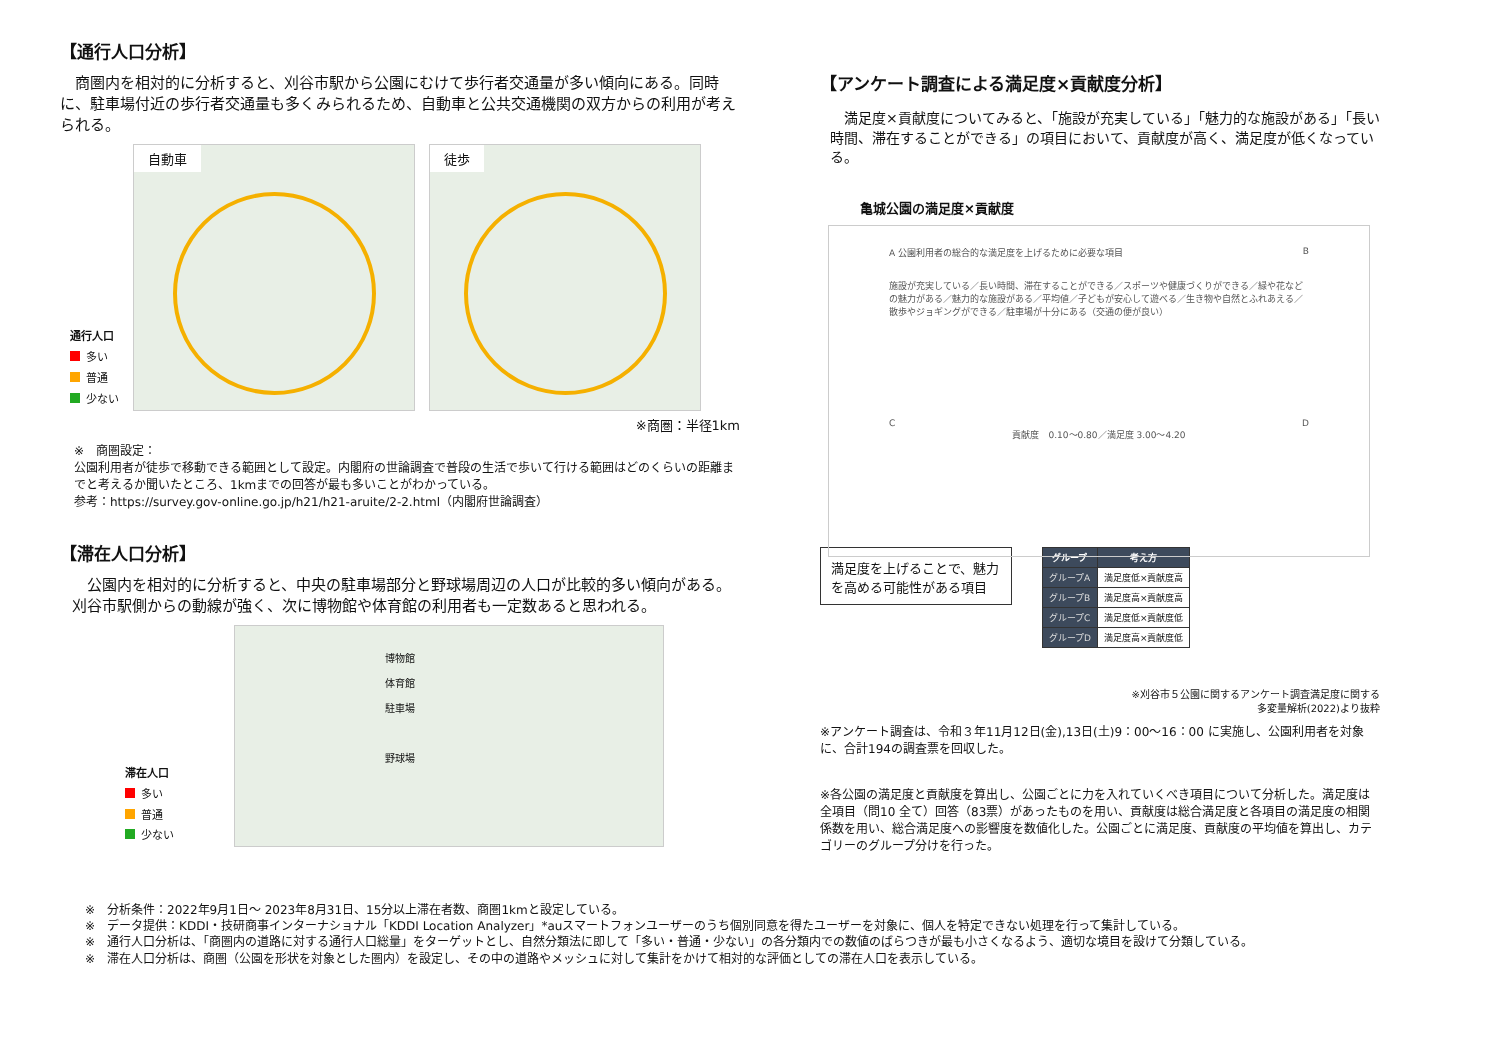【通行人口分析】
　商圏内を相対的に分析すると、刈谷市駅から公園にむけて歩行者交通量が多い傾向にある。同時に、駐車場付近の歩行者交通量も多くみられるため、自動車と公共交通機関の双方からの利用が考えられる。
通行人口
多い
普通
少ない
自動車
徒歩
※商圏：半径1km
※　商圏設定：
公園利用者が徒歩で移動できる範囲として設定。内閣府の世論調査で普段の生活で歩いて行ける範囲はどのくらいの距離までと考えるか聞いたところ、1kmまでの回答が最も多いことがわかっている。
参考：https://survey.gov-online.go.jp/h21/h21-aruite/2-2.html（内閣府世論調査）
【滞在人口分析】
　公園内を相対的に分析すると、中央の駐車場部分と野球場周辺の人口が比較的多い傾向がある。刈谷市駅側からの動線が強く、次に博物館や体育館の利用者も一定数あると思われる。
滞在人口
多い
普通
少ない
博物館
体育館
駐車場
野球場
【アンケート調査による満足度×貢献度分析】
　満足度×貢献度についてみると、「施設が充実している」「魅力的な施設がある」「長い時間、滞在することができる」の項目において、貢献度が高く、満足度が低くなっている。
亀城公園の満足度×貢献度
A 公園利用者の総合的な満足度を上げるために必要な項目 B
施設が充実している／長い時間、滞在することができる／スポーツや健康づくりができる／緑や花などの魅力がある／魅力的な施設がある／平均値／子どもが安心して遊べる／生き物や自然とふれあえる／散歩やジョギングができる／駐車場が十分にある（交通の便が良い）
C D
貢献度　0.10〜0.80／満足度 3.00〜4.20
満足度を上げることで、魅力を高める可能性がある項目
| グループ | 考え方 |
| --- | --- |
| グループA | 満足度低×貢献度高 |
| グループB | 満足度高×貢献度高 |
| グループC | 満足度低×貢献度低 |
| グループD | 満足度高×貢献度低 |
※刈谷市５公園に関するアンケート調査満足度に関する
多変量解析(2022)より抜粋
※アンケート調査は、令和３年11月12日(金),13日(土)9：00〜16：00 に実施し、公園利用者を対象に、合計194の調査票を回収した。
※各公園の満足度と貢献度を算出し、公園ごとに力を入れていくべき項目について分析した。満足度は全項目（問10 全て）回答（83票）があったものを用い、貢献度は総合満足度と各項目の満足度の相関係数を用い、総合満足度への影響度を数値化した。公園ごとに満足度、貢献度の平均値を算出し、カテゴリーのグループ分けを行った。
※　分析条件：2022年9月1日〜 2023年8月31日、15分以上滞在者数、商圏1kmと設定している。
※　データ提供：KDDI・技研商事インターナショナル「KDDI Location Analyzer」*auスマートフォンユーザーのうち個別同意を得たユーザーを対象に、個人を特定できない処理を行って集計している。
※　通行人口分析は、「商圏内の道路に対する通行人口総量」をターゲットとし、自然分類法に即して「多い・普通・少ない」の各分類内での数値のばらつきが最も小さくなるよう、適切な境目を設けて分類している。
※　滞在人口分析は、商圏（公園を形状を対象とした圏内）を設定し、その中の道路やメッシュに対して集計をかけて相対的な評価としての滞在人口を表示している。